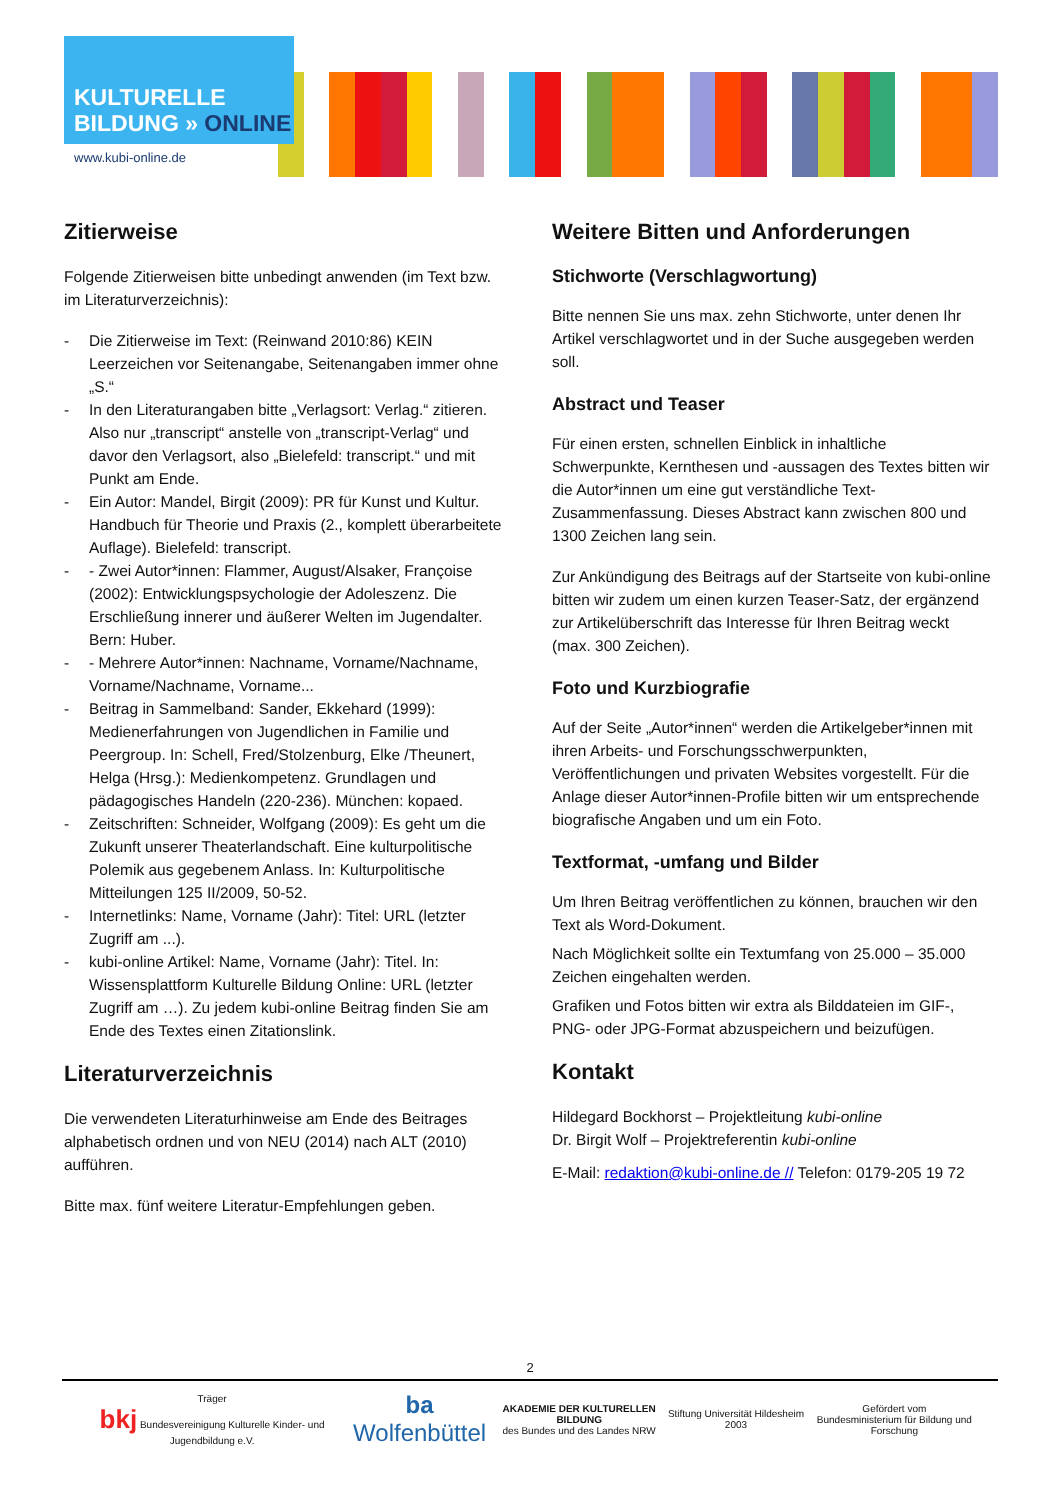KULTURELLE
BILDUNG » ONLINE
www.kubi-online.de
Zitierweise
Folgende Zitierweisen bitte unbedingt anwenden (im Text bzw. im Literaturverzeichnis):
- Die Zitierweise im Text: (Reinwand 2010:86) KEIN Leerzeichen vor Seitenangabe, Seitenangaben immer ohne „S.“
- In den Literaturangaben bitte „Verlagsort: Verlag.“ zitieren. Also nur „transcript“ anstelle von „transcript-Verlag“ und davor den Verlagsort, also „Bielefeld: transcript.“ und mit Punkt am Ende.
- Ein Autor: Mandel, Birgit (2009): PR für Kunst und Kultur. Handbuch für Theorie und Praxis (2., komplett überarbeitete Auflage). Bielefeld: transcript.
- - Zwei Autor*innen: Flammer, August/Alsaker, Françoise (2002): Entwicklungspsychologie der Adoleszenz. Die Erschließung innerer und äußerer Welten im Jugendalter. Bern: Huber.
- - Mehrere Autor*innen: Nachname, Vorname/Nachname, Vorname/Nachname, Vorname...
- Beitrag in Sammelband: Sander, Ekkehard (1999): Medienerfahrungen von Jugendlichen in Familie und Peergroup. In: Schell, Fred/Stolzenburg, Elke /Theunert, Helga (Hrsg.): Medienkompetenz. Grundlagen und pädagogisches Handeln (220-236). München: kopaed.
- Zeitschriften: Schneider, Wolfgang (2009): Es geht um die Zukunft unserer Theaterlandschaft. Eine kulturpolitische Polemik aus gegebenem Anlass. In: Kulturpolitische Mitteilungen 125 II/2009, 50-52.
- Internetlinks: Name, Vorname (Jahr): Titel: URL (letzter Zugriff am ...).
- kubi-online Artikel: Name, Vorname (Jahr): Titel. In: Wissensplattform Kulturelle Bildung Online: URL (letzter Zugriff am …). Zu jedem kubi-online Beitrag finden Sie am Ende des Textes einen Zitationslink.
Literaturverzeichnis
Die verwendeten Literaturhinweise am Ende des Beitrages alphabetisch ordnen und von NEU (2014) nach ALT (2010) aufführen.
Bitte max. fünf weitere Literatur-Empfehlungen geben.
Weitere Bitten und Anforderungen
Stichworte (Verschlagwortung)
Bitte nennen Sie uns max. zehn Stichworte, unter denen Ihr Artikel verschlagwortet und in der Suche ausgegeben werden soll.
Abstract und Teaser
Für einen ersten, schnellen Einblick in inhaltliche Schwerpunkte, Kernthesen und -aussagen des Textes bitten wir die Autor*innen um eine gut verständliche Text-Zusammenfassung. Dieses Abstract kann zwischen 800 und 1300 Zeichen lang sein.
Zur Ankündigung des Beitrags auf der Startseite von kubi-online bitten wir zudem um einen kurzen Teaser-Satz, der ergänzend zur Artikelüberschrift das Interesse für Ihren Beitrag weckt (max. 300 Zeichen).
Foto und Kurzbiografie
Auf der Seite „Autor*innen“ werden die Artikelgeber*innen mit ihren Arbeits- und Forschungsschwerpunkten, Veröffentlichungen und privaten Websites vorgestellt. Für die Anlage dieser Autor*innen-Profile bitten wir um entsprechende biografische Angaben und um ein Foto.
Textformat, -umfang und Bilder
Um Ihren Beitrag veröffentlichen zu können, brauchen wir den Text als Word-Dokument.
Nach Möglichkeit sollte ein Textumfang von 25.000 – 35.000 Zeichen eingehalten werden.
Grafiken und Fotos bitten wir extra als Bilddateien im GIF-, PNG- oder JPG-Format abzuspeichern und beizufügen.
Kontakt
Hildegard Bockhorst – Projektleitung kubi-online
Dr. Birgit Wolf – Projektreferentin kubi-online
E-Mail: redaktion@kubi-online.de // Telefon: 0179-205 19 72
2
Träger
bkj Bundesvereinigung Kulturelle Kinder- und Jugendbildung e.V. ba Wolfenbüttel AKADEMIE DER KULTURELLEN BILDUNG
des Bundes und des Landes NRW Stiftung Universität Hildesheim 2003 Gefördert vom
Bundesministerium für Bildung und Forschung